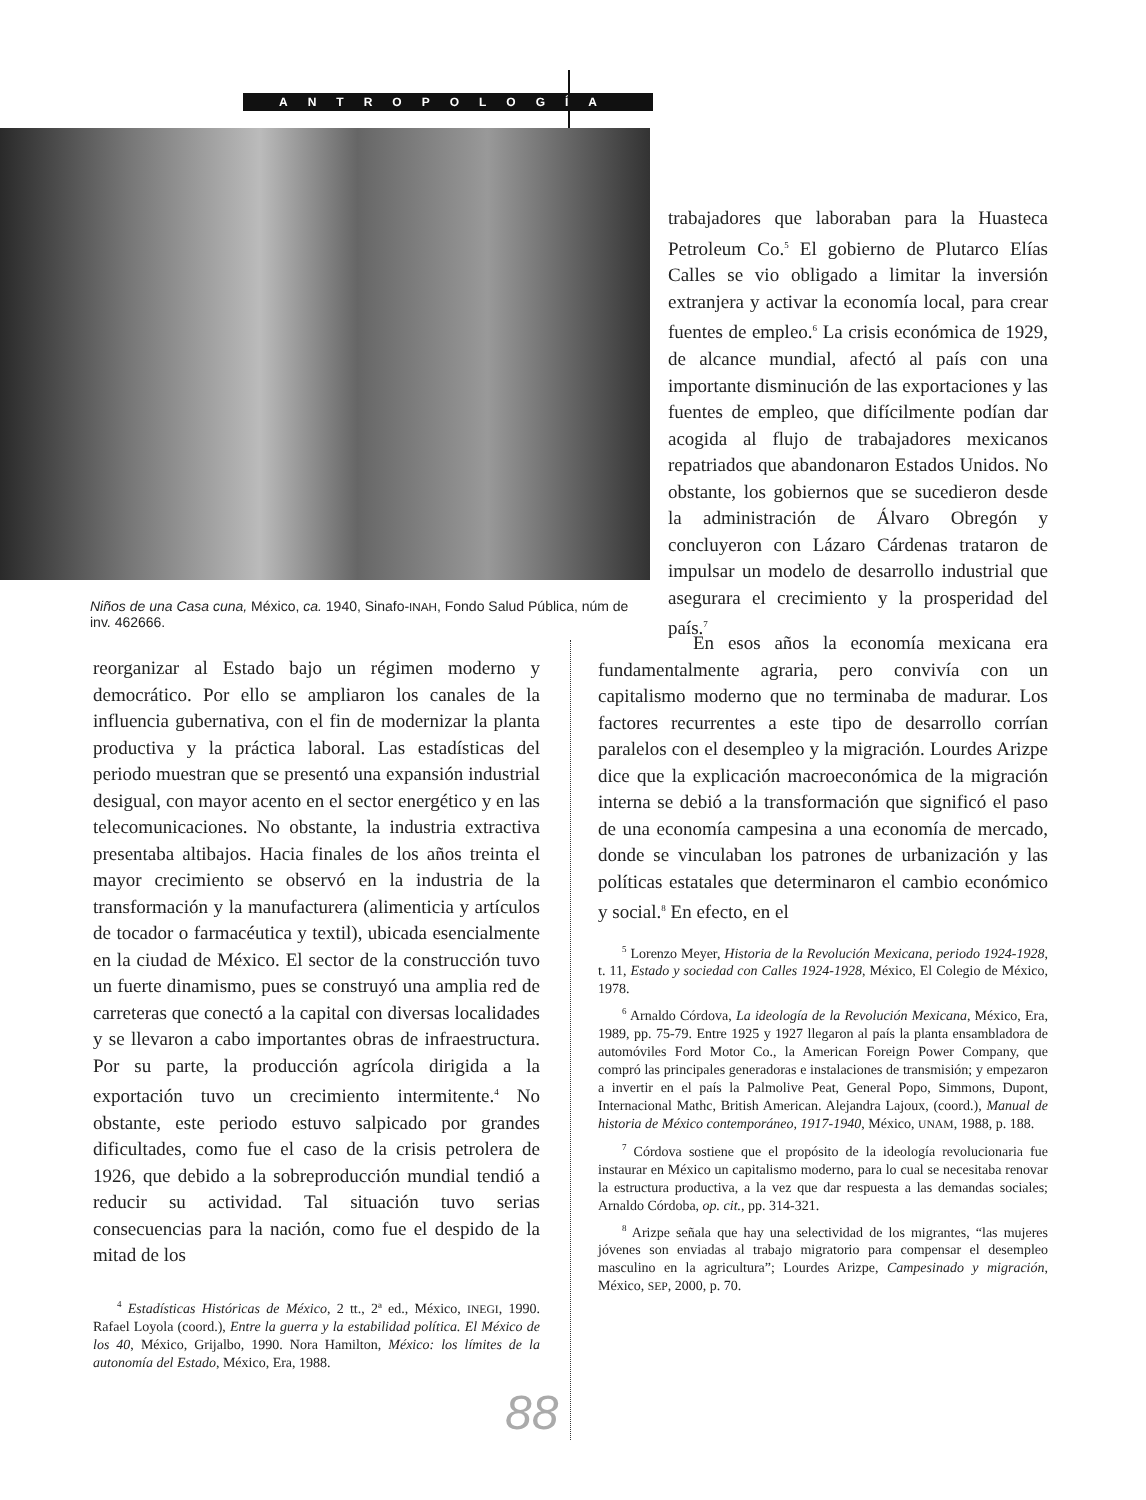ANTROPOLOGÍA
Niños de una Casa cuna, México, ca. 1940, Sinafo-INAH, Fondo Salud Pública, núm de inv. 462666.
trabajadores que laboraban para la Huasteca Petroleum Co.<sup>5</sup> El gobierno de Plutarco Elías Calles se vio obligado a limitar la inversión extranjera y activar la economía local, para crear fuentes de empleo.<sup>6</sup> La crisis económica de 1929, de alcance mundial, afectó al país con una importante disminución de las exportaciones y las fuentes de empleo, que difícilmente podían dar acogida al flujo de trabajadores mexicanos repatriados que abandonaron Estados Unidos. No obstante, los gobiernos que se sucedieron desde la administración de Álvaro Obregón y concluyeron con Lázaro Cárdenas trataron de impulsar un modelo de desarrollo industrial que asegurara el crecimiento y la prosperidad del país.<sup>7</sup>
reorganizar al Estado bajo un régimen moderno y democrático. Por ello se ampliaron los canales de la influencia gubernativa, con el fin de modernizar la planta productiva y la práctica laboral. Las estadísticas del periodo muestran que se presentó una expansión industrial desigual, con mayor acento en el sector energético y en las telecomunicaciones. No obstante, la industria extractiva presentaba altibajos. Hacia finales de los años treinta el mayor crecimiento se observó en la industria de la transformación y la manufacturera (alimenticia y artículos de tocador o farmacéutica y textil), ubicada esencialmente en la ciudad de México. El sector de la construcción tuvo un fuerte dinamismo, pues se construyó una amplia red de carreteras que conectó a la capital con diversas localidades y se llevaron a cabo importantes obras de infraestructura. Por su parte, la producción agrícola dirigida a la exportación tuvo un crecimiento intermitente.<sup>4</sup> No obstante, este periodo estuvo salpicado por grandes dificultades, como fue el caso de la crisis petrolera de 1926, que debido a la sobreproducción mundial tendió a reducir su actividad. Tal situación tuvo serias consecuencias para la nación, como fue el despido de la mitad de los
<sup>4</sup> Estadísticas Históricas de México, 2 tt., 2ª ed., México, INEGI, 1990. Rafael Loyola (coord.), Entre la guerra y la estabilidad política. El México de los 40, México, Grijalbo, 1990. Nora Hamilton, México: los límites de la autonomía del Estado, México, Era, 1988.
En esos años la economía mexicana era fundamentalmente agraria, pero convivía con un capitalismo moderno que no terminaba de madurar. Los factores recurrentes a este tipo de desarrollo corrían paralelos con el desempleo y la migración. Lourdes Arizpe dice que la explicación macroeconómica de la migración interna se debió a la transformación que significó el paso de una economía campesina a una economía de mercado, donde se vinculaban los patrones de urbanización y las políticas estatales que determinaron el cambio económico y social.<sup>8</sup> En efecto, en el
<sup>5</sup> Lorenzo Meyer, Historia de la Revolución Mexicana, periodo 1924-1928, t. 11, Estado y sociedad con Calles 1924-1928, México, El Colegio de México, 1978.
<sup>6</sup> Arnaldo Córdova, La ideología de la Revolución Mexicana, México, Era, 1989, pp. 75-79. Entre 1925 y 1927 llegaron al país la planta ensambladora de automóviles Ford Motor Co., la American Foreign Power Company, que compró las principales generadoras e instalaciones de transmisión; y empezaron a invertir en el país la Palmolive Peat, General Popo, Simmons, Dupont, Internacional Mathc, British American. Alejandra Lajoux, (coord.), Manual de historia de México contemporáneo, 1917-1940, México, UNAM, 1988, p. 188.
<sup>7</sup> Córdova sostiene que el propósito de la ideología revolucionaria fue instaurar en México un capitalismo moderno, para lo cual se necesitaba renovar la estructura productiva, a la vez que dar respuesta a las demandas sociales; Arnaldo Córdoba, op. cit., pp. 314-321.
<sup>8</sup> Arizpe señala que hay una selectividad de los migrantes, “las mujeres jóvenes son enviadas al trabajo migratorio para compensar el desempleo masculino en la agricultura”; Lourdes Arizpe, Campesinado y migración, México, SEP, 2000, p. 70.
88